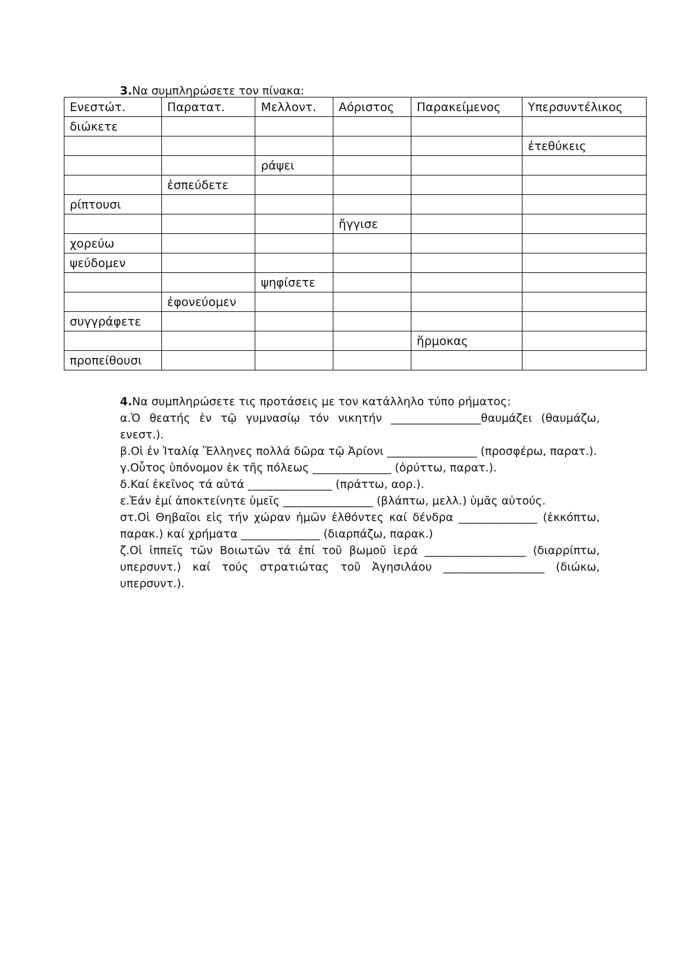3. Να συμπληρώσετε τον πίνακα:
| Ενεστώτ. | Παρατατ. | Μελλοντ. | Αόριστος | Παρακείμενος | Υπερσυντέλικος |
| διώκετε | | | | | |
| | | | | | ἐτεθύκεις |
| | | ράψει | | | |
| | ἐσπεύδετε | | | | |
| ρίπτουσι | | | | | |
| | | | ἤγγισε | | |
| χορεύω | | | | | |
| ψεύδομεν | | | | | |
| | | ψηφίσετε | | | |
| | ἐφονεύομεν | | | | |
| συγγράφετε | | | | | |
| | | | | ἥρμοκας | |
| προπείθουσι | | | | | |
4. Να συμπληρώσετε τις προτάσεις με τον κατάλληλο τύπο ρήματος:
α.Ὁ θεατής ἐν τῷ γυμνασίῳ τόν νικητήν ________________θαυμάζει (θαυμάζω, ενεστ.).
β.Οἱ ἐν Ἰταλίᾳ Ἕλληνες πολλά δῶρα τῷ Ἀρίονι ________________ (προσφέρω, παρατ.).
γ.Οὗτος ὑπόνομον ἐκ τῆς πόλεως ______________ (ὀρύττω, παρατ.).
δ.Καί ἐκεῖνος τά αὐτά _______________ (πράττω, αορ.).
ε.Ἐάν ἐμί ἀποκτείνητε ὑμεῖς ________________ (βλάπτω, μελλ.) ὑμᾶς αὐτούς.
στ.Οἱ Θηβαῖοι εἰς τήν χώραν ἡμῶν ἐλθόντες καί δένδρα ______________ (ἐκκόπτω, παρακ.) καί χρήματα ______________ (διαρπάζω, παρακ.)
ζ.Οἱ ἱππεῖς τῶν Βοιωτῶν τά ἐπί τοῦ βωμοῦ ἱερά __________________ (διαρρίπτω, υπερσυντ.) καί τούς στρατιώτας τοῦ Ἀγησιλάου __________________ (διώκω, υπερσυντ.).